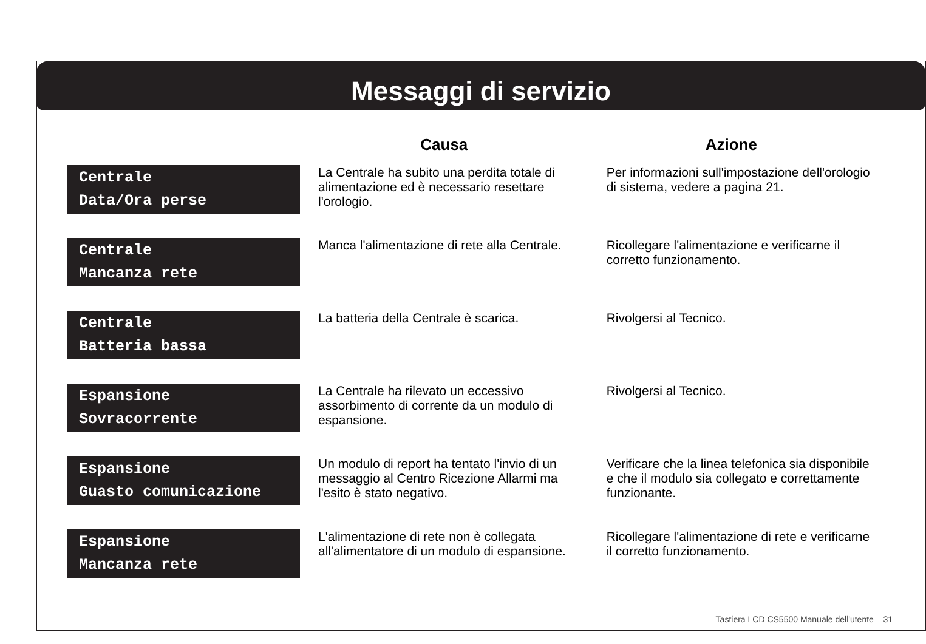Messaggi di servizio
| | Causa | Azione |
| --- | --- | --- |
| Centrale Data/Ora perse | La Centrale ha subito una perdita totale di alimentazione ed è necessario resettare l'orologio. | Per informazioni sull'impostazione dell'orologio di sistema, vedere a pagina 21. |
| Centrale Mancanza rete | Manca l'alimentazione di rete alla Centrale. | Ricollegare l'alimentazione e verificarne il corretto funzionamento. |
| Centrale Batteria bassa | La batteria della Centrale è scarica. | Rivolgersi al Tecnico. |
| Espansione Sovracorrente | La Centrale ha rilevato un eccessivo assorbimento di corrente da un modulo di espansione. | Rivolgersi al Tecnico. |
| Espansione Guasto comunicazione | Un modulo di report ha tentato l'invio di un messaggio al Centro Ricezione Allarmi ma l'esito è stato negativo. | Verificare che la linea telefonica sia disponibile e che il modulo sia collegato e correttamente funzionante. |
| Espansione Mancanza rete | L'alimentazione di rete non è collegata all'alimentatore di un modulo di espansione. | Ricollegare l'alimentazione di rete e verificarne il corretto funzionamento. |
Tastiera LCD CS5500 Manuale dell'utente 31